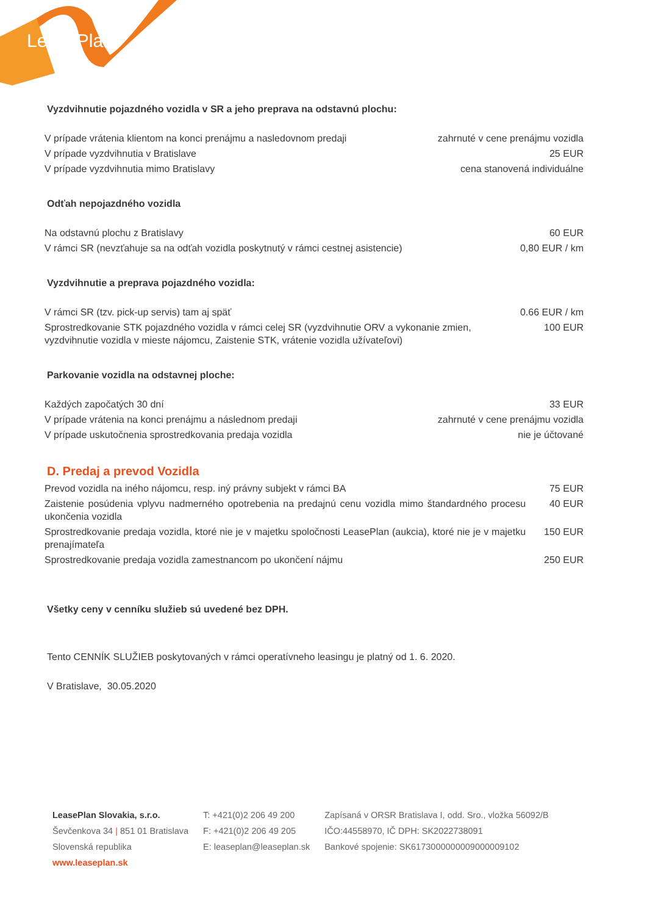LeasePlan
Vyzdvihnutie pojazdného vozidla v SR a jeho preprava na odstavnú plochu:
| V prípade vrátenia klientom na konci prenájmu a nasledovnom predaji | zahrnuté v cene prenájmu vozidla |
| V prípade vyzdvihnutia v Bratislave | 25 EUR |
| V prípade vyzdvihnutia mimo Bratislavy | cena stanovená individuálne |
Odťah nepojazdného vozidla
| Na odstavnú plochu z Bratislavy | 60 EUR |
| V rámci SR (nevzťahuje sa na odťah vozidla poskytnutý v rámci cestnej asistencie) | 0,80 EUR / km |
Vyzdvihnutie a preprava pojazdného vozidla:
| V rámci SR (tzv. pick-up servis) tam aj späť | 0.66 EUR / km |
| Sprostredkovanie STK pojazdného vozidla v rámci celej SR (vyzdvihnutie ORV a vykonanie zmien, vyzdvihnutie vozidla v mieste nájomcu, Zaistenie STK, vrátenie vozidla užívateľovi) | 100 EUR |
Parkovanie vozidla na odstavnej ploche:
| Každých započatých 30 dní | 33 EUR |
| V prípade vrátenia na konci prenájmu a následnom predaji | zahrnuté v cene prenájmu vozidla |
| V prípade uskutočnenia sprostredkovania predaja vozidla | nie je účtované |
D. Predaj a prevod Vozidla
| Prevod vozidla na iného nájomcu, resp. iný právny subjekt v rámci BA | 75 EUR |
| Zaistenie posúdenia vplyvu nadmerného opotrebenia na predajnú cenu vozidla mimo štandardného procesu ukončenia vozidla | 40 EUR |
| Sprostredkovanie predaja vozidla, ktoré nie je v majetku spoločnosti LeasePlan (aukcia), ktoré nie je v majetku prenajímateľa | 150 EUR |
| Sprostredkovanie predaja vozidla zamestnancom po ukončení nájmu | 250 EUR |
Všetky ceny v cenníku služieb sú uvedené bez DPH.
Tento CENNÍK SLUŽIEB poskytovaných v rámci operatívneho leasingu je platný od 1. 6. 2020.
V Bratislave, 30.05.2020
LeasePlan Slovakia, s.r.o.
Ševčenkova 34 | 851 01 Bratislava
Slovenská republika
www.leaseplan.sk
T: +421(0)2 206 49 200
F: +421(0)2 206 49 205
E: leaseplan@leaseplan.sk
Zapísaná v ORSR Bratislava I, odd. Sro., vložka 56092/B
IČO:44558970, IČ DPH: SK2022738091
Bankové spojenie: SK6173000000009000009102